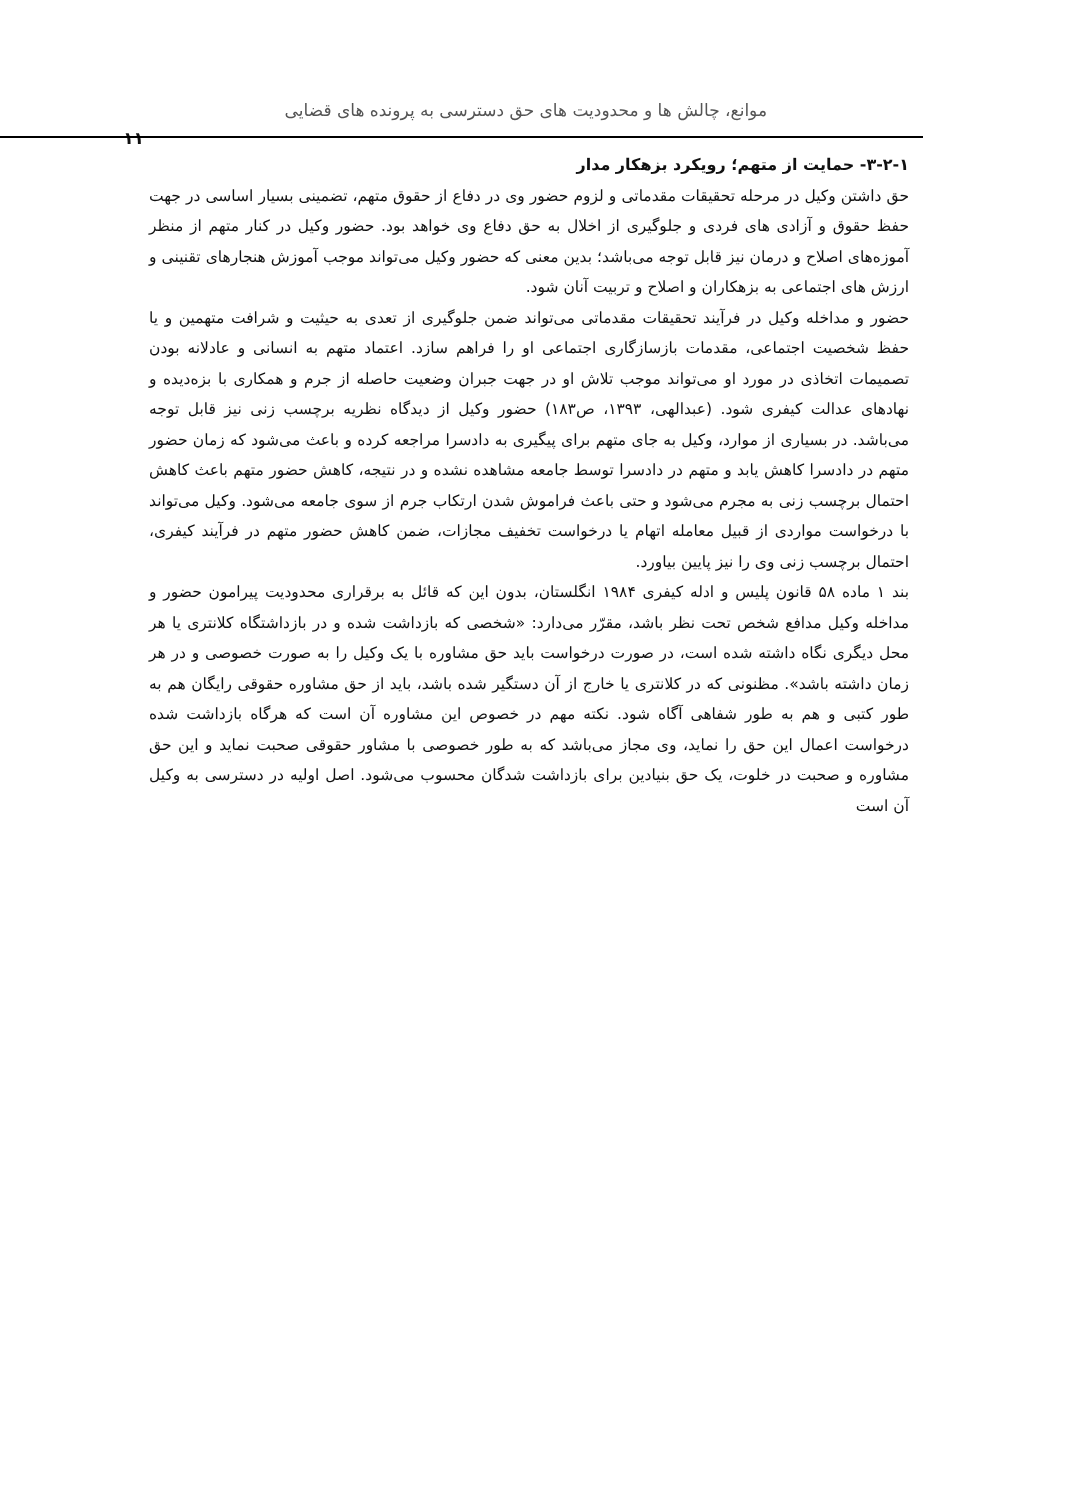موانع، چالش ها و محدودیت های حق دسترسی به پرونده های قضایی
۱۱
۳-۲-۱- حمایت از متهم؛ رویکرد بزهکار مدار
حق داشتن وکیل در مرحله تحقیقات مقدماتی و لزوم حضور وی در دفاع از حقوق متهم، تضمینی بسیار اساسی در جهت حفظ حقوق و آزادی های فردی و جلوگیری از اخلال به حق دفاع وی خواهد بود. حضور وکیل در کنار متهم از منظر آموزه‌های اصلاح و درمان نیز قابل توجه می‌باشد؛ بدین معنی که حضور وکیل می‌تواند موجب آموزش هنجارهای تقنینی و ارزش های اجتماعی به بزهکاران و اصلاح و تربیت آنان شود.
حضور و مداخله وکیل در فرآیند تحقیقات مقدماتی می‌تواند ضمن جلوگیری از تعدی به حیثیت و شرافت متهمین و یا حفظ شخصیت اجتماعی، مقدمات بازسازگاری اجتماعی او را فراهم سازد. اعتماد متهم به انسانی و عادلانه بودن تصمیمات اتخاذی در مورد او می‌تواند موجب تلاش او در جهت جبران وضعیت حاصله از جرم و همکاری با بزه‌دیده و نهادهای عدالت کیفری شود. (عبدالهی، ۱۳۹۳، ص۱۸۳) حضور وکیل از دیدگاه نظریه برچسب زنی نیز قابل توجه می‌باشد. در بسیاری از موارد، وکیل به جای متهم برای پیگیری به دادسرا مراجعه کرده و باعث می‌شود که زمان حضور متهم در دادسرا کاهش یابد و متهم در دادسرا توسط جامعه مشاهده نشده و در نتیجه، کاهش حضور متهم باعث کاهش احتمال برچسب زنی به مجرم می‌شود و حتی باعث فراموش شدن ارتکاب جرم از سوی جامعه می‌شود. وکیل می‌تواند با درخواست مواردی از قبیل معامله اتهام یا درخواست تخفیف مجازات، ضمن کاهش حضور متهم در فرآیند کیفری، احتمال برچسب زنی وی را نیز پایین بیاورد.
بند ۱ ماده ۵۸ قانون پلیس و ادله کیفری ۱۹۸۴ انگلستان، بدون این که قائل به برقراری محدودیت پیرامون حضور و مداخله وکیل مدافع شخص تحت نظر باشد، مقرّر می‌دارد: «شخصی که بازداشت شده و در بازداشتگاه کلانتری یا هر محل دیگری نگاه داشته شده است، در صورت درخواست باید حق مشاوره با یک وکیل را به صورت خصوصی و در هر زمان داشته باشد». مظنونی که در کلانتری یا خارج از آن دستگیر شده باشد، باید از حق مشاوره حقوقی رایگان هم به طور کتبی و هم به طور شفاهی آگاه شود. نکته مهم در خصوص این مشاوره آن است که هرگاه بازداشت شده درخواست اعمال این حق را نماید، وی مجاز می‌باشد که به طور خصوصی با مشاور حقوقی صحبت نماید و این حق مشاوره و صحبت در خلوت، یک حق بنیادین برای بازداشت شدگان محسوب می‌شود. اصل اولیه در دسترسی به وکیل آن است